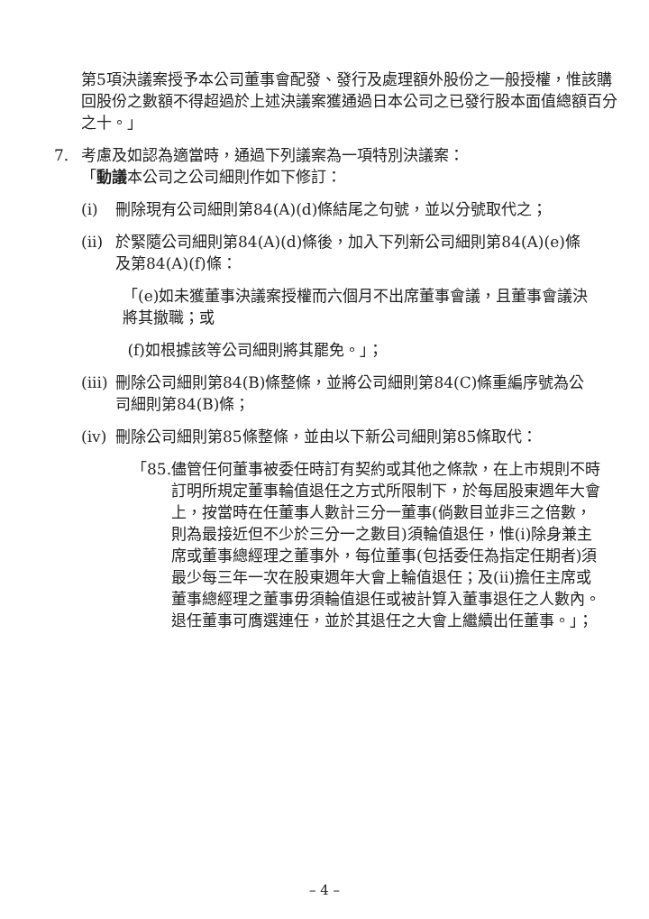第5項決議案授予本公司董事會配發、發行及處理額外股份之一般授權，惟該購回股份之數額不得超過於上述決議案獲通過日本公司之已發行股本面值總額百分之十。」
7. 考慮及如認為適當時，通過下列議案為一項特別決議案：
「動議本公司之公司細則作如下修訂：
(i) 刪除現有公司細則第84(A)(d)條結尾之句號，並以分號取代之；
(ii) 於緊隨公司細則第84(A)(d)條後，加入下列新公司細則第84(A)(e)條及第84(A)(f)條：
「(e)如未獲董事決議案授權而六個月不出席董事會議，且董事會議決將其撤職；或
(f)如根據該等公司細則將其罷免。」；
(iii) 刪除公司細則第84(B)條整條，並將公司細則第84(C)條重編序號為公司細則第84(B)條；
(iv) 刪除公司細則第85條整條，並由以下新公司細則第85條取代：
「85. 儘管任何董事被委任時訂有契約或其他之條款，在上市規則不時訂明所規定董事輪值退任之方式所限制下，於每屆股東週年大會上，按當時在任董事人數計三分一董事(倘數目並非三之倍數，則為最接近但不少於三分一之數目)須輪值退任，惟(i)除身兼主席或董事總經理之董事外，每位董事(包括委任為指定任期者)須最少每三年一次在股東週年大會上輪值退任；及(ii)擔任主席或董事總經理之董事毋須輪值退任或被計算入董事退任之人數內。退任董事可膺選連任，並於其退任之大會上繼續出任董事。」；
– 4 –